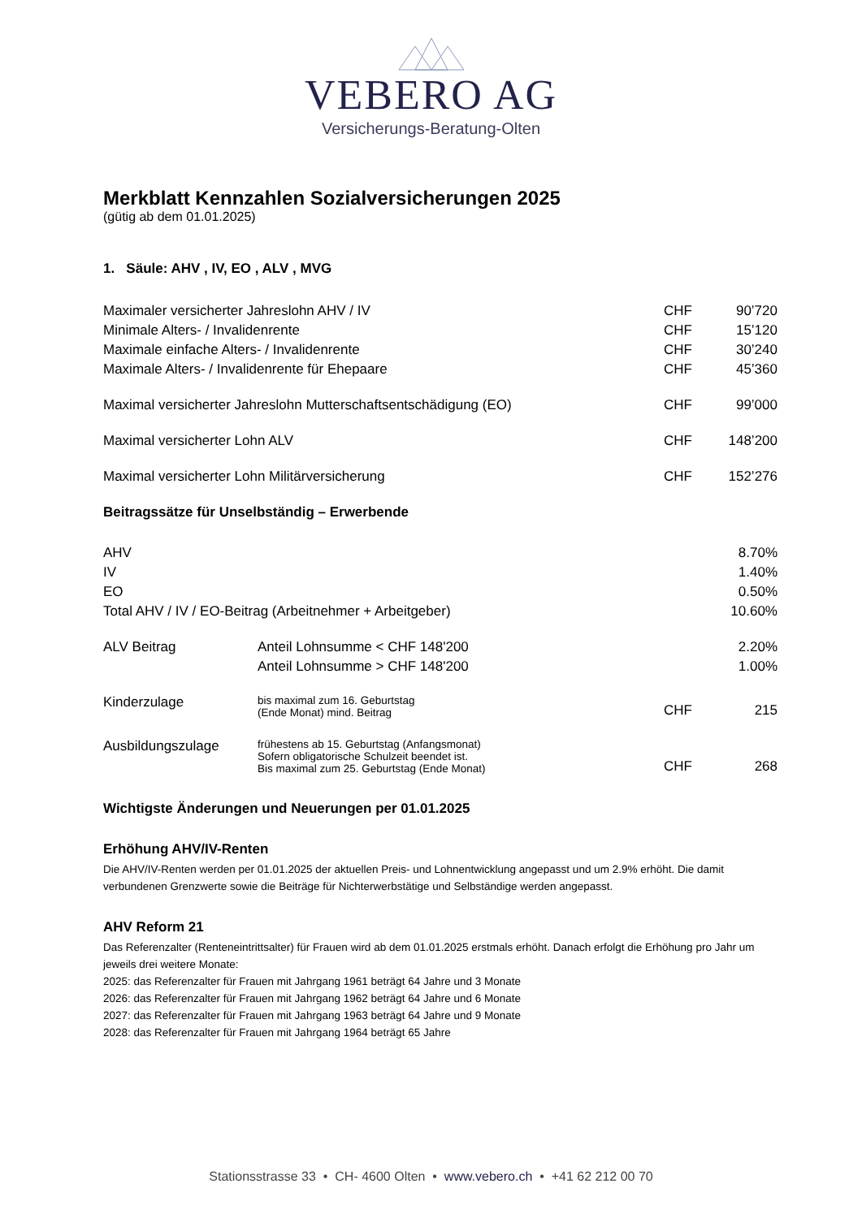VEBERO AG
Versicherungs-Beratung-Olten
Merkblatt Kennzahlen Sozialversicherungen 2025
(gütig ab dem 01.01.2025)
1. Säule: AHV , IV, EO , ALV , MVG
| Maximaler versicherter Jahreslohn AHV / IV | | CHF | 90’720 |
| Minimale Alters- / Invalidenrente | | CHF | 15’120 |
| Maximale einfache Alters- / Invalidenrente | | CHF | 30’240 |
| Maximale Alters- / Invalidenrente für Ehepaare | | CHF | 45’360 |
| Maximal versicherter Jahreslohn Mutterschaftsentschädigung (EO) | | CHF | 99’000 |
| Maximal versicherter Lohn ALV | | CHF | 148’200 |
| Maximal versicherter Lohn Militärversicherung | | CHF | 152’276 |
| Beitragssätze für Unselbständig – Erwerbende | | | |
| AHV | | | 8.70% |
| IV | | | 1.40% |
| EO | | | 0.50% |
| Total AHV / IV / EO-Beitrag (Arbeitnehmer + Arbeitgeber) | | | 10.60% |
| ALV Beitrag | Anteil Lohnsumme < CHF 148'200 | | 2.20% |
| | Anteil Lohnsumme > CHF 148'200 | | 1.00% |
| Kinderzulage | bis maximal zum 16. Geburtstag (Ende Monat) mind. Beitrag | CHF | 215 |
| Ausbildungszulage | frühestens ab 15. Geburtstag (Anfangsmonat) Sofern obligatorische Schulzeit beendet ist. Bis maximal zum 25. Geburtstag (Ende Monat) | CHF | 268 |
Wichtigste Änderungen und Neuerungen per 01.01.2025
Erhöhung AHV/IV-Renten
Die AHV/IV-Renten werden per 01.01.2025 der aktuellen Preis- und Lohnentwicklung angepasst und um 2.9% erhöht. Die damit verbundenen Grenzwerte sowie die Beiträge für Nichterwerbstätige und Selbständige werden angepasst.
AHV Reform 21
Das Referenzalter (Renteneintrittsalter) für Frauen wird ab dem 01.01.2025 erstmals erhöht. Danach erfolgt die Erhöhung pro Jahr um jeweils drei weitere Monate:
2025: das Referenzalter für Frauen mit Jahrgang 1961 beträgt 64 Jahre und 3 Monate
2026: das Referenzalter für Frauen mit Jahrgang 1962 beträgt 64 Jahre und 6 Monate
2027: das Referenzalter für Frauen mit Jahrgang 1963 beträgt 64 Jahre und 9 Monate
2028: das Referenzalter für Frauen mit Jahrgang 1964 beträgt 65 Jahre
Stationsstrasse 33 • CH- 4600 Olten • www.vebero.ch • +41 62 212 00 70